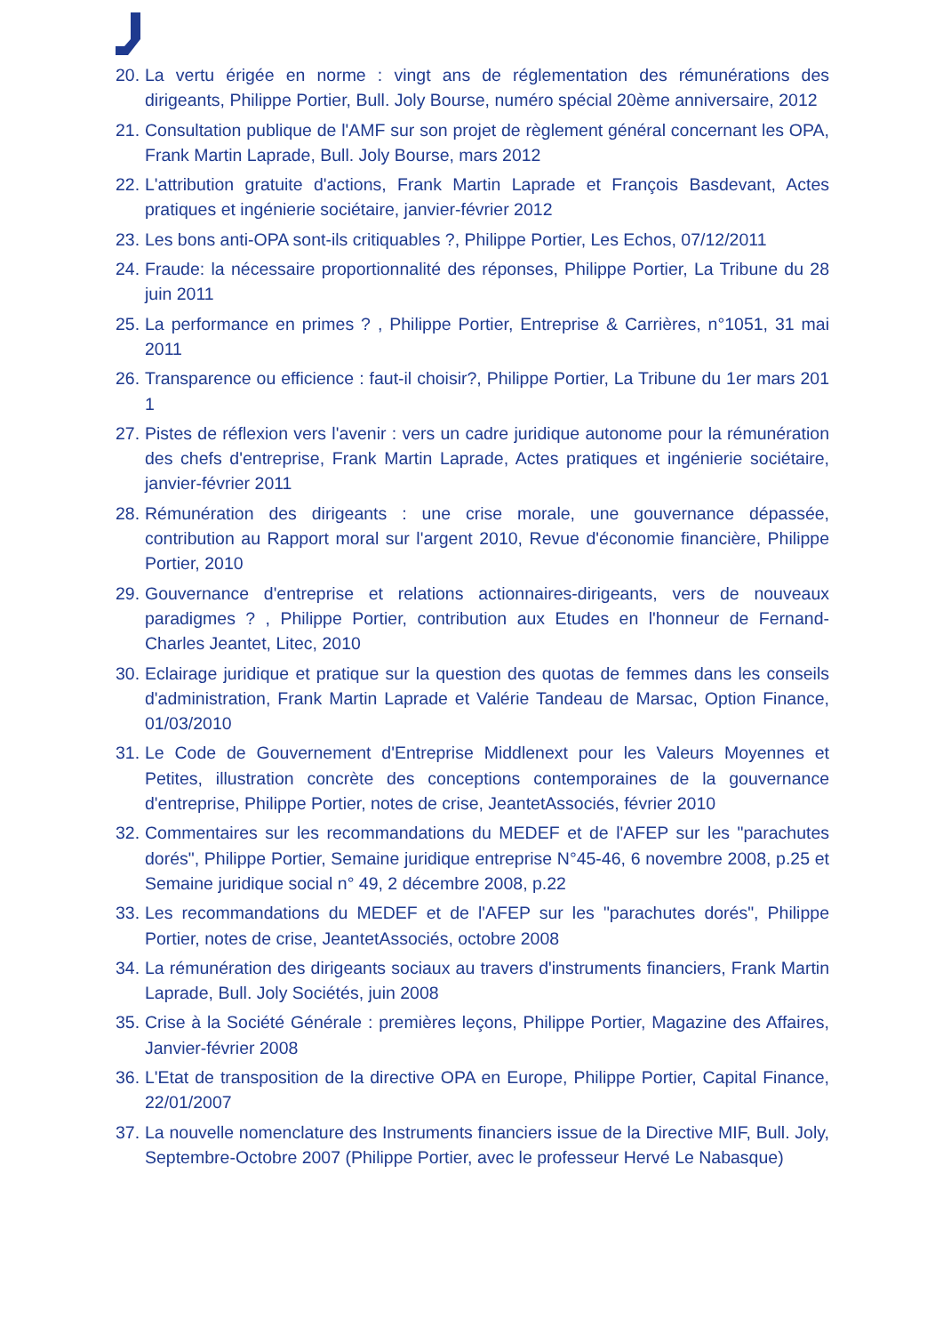20. La vertu érigée en norme : vingt ans de réglementation des rémunérations des dirigeants, Philippe Portier, Bull. Joly Bourse, numéro spécial 20ème anniversaire, 2012
21. Consultation publique de l'AMF sur son projet de règlement général concernant les OPA, Frank Martin Laprade, Bull. Joly Bourse, mars 2012
22. L'attribution gratuite d'actions, Frank Martin Laprade et François Basdevant, Actes pratiques et ingénierie sociétaire, janvier-février 2012
23. Les bons anti-OPA sont-ils critiquables ?, Philippe Portier, Les Echos, 07/12/2011
24. Fraude: la nécessaire proportionnalité des réponses, Philippe Portier, La Tribune du 28 juin 2011
25. La performance en primes ? , Philippe Portier, Entreprise & Carrières, n°1051, 31 mai 2011
26. Transparence ou efficience : faut-il choisir?, Philippe Portier, La Tribune du 1er mars 201 1
27. Pistes de réflexion vers l'avenir : vers un cadre juridique autonome pour la rémunération des chefs d'entreprise, Frank Martin Laprade, Actes pratiques et ingénierie sociétaire, janvier-février 2011
28. Rémunération des dirigeants : une crise morale, une gouvernance dépassée, contribution au Rapport moral sur l'argent 2010, Revue d'économie financière, Philippe Portier, 2010
29. Gouvernance d'entreprise et relations actionnaires-dirigeants, vers de nouveaux paradigmes ? , Philippe Portier, contribution aux Etudes en l'honneur de Fernand-Charles Jeantet, Litec, 2010
30. Eclairage juridique et pratique sur la question des quotas de femmes dans les conseils d'administration, Frank Martin Laprade et Valérie Tandeau de Marsac, Option Finance, 01/03/2010
31. Le Code de Gouvernement d'Entreprise Middlenext pour les Valeurs Moyennes et Petites, illustration concrète des conceptions contemporaines de la gouvernance d'entreprise, Philippe Portier, notes de crise, JeantetAssociés, février 2010
32. Commentaires sur les recommandations du MEDEF et de l'AFEP sur les "parachutes dorés", Philippe Portier, Semaine juridique entreprise N°45-46, 6 novembre 2008, p.25 et Semaine juridique social n° 49, 2 décembre 2008, p.22
33. Les recommandations du MEDEF et de l'AFEP sur les "parachutes dorés", Philippe Portier, notes de crise, JeantetAssociés, octobre 2008
34. La rémunération des dirigeants sociaux au travers d'instruments financiers, Frank Martin Laprade, Bull. Joly Sociétés, juin 2008
35. Crise à la Société Générale : premières leçons, Philippe Portier, Magazine des Affaires, Janvier-février 2008
36. L'Etat de transposition de la directive OPA en Europe, Philippe Portier, Capital Finance, 22/01/2007
37. La nouvelle nomenclature des Instruments financiers issue de la Directive MIF, Bull. Joly, Septembre-Octobre 2007 (Philippe Portier, avec le professeur Hervé Le Nabasque)